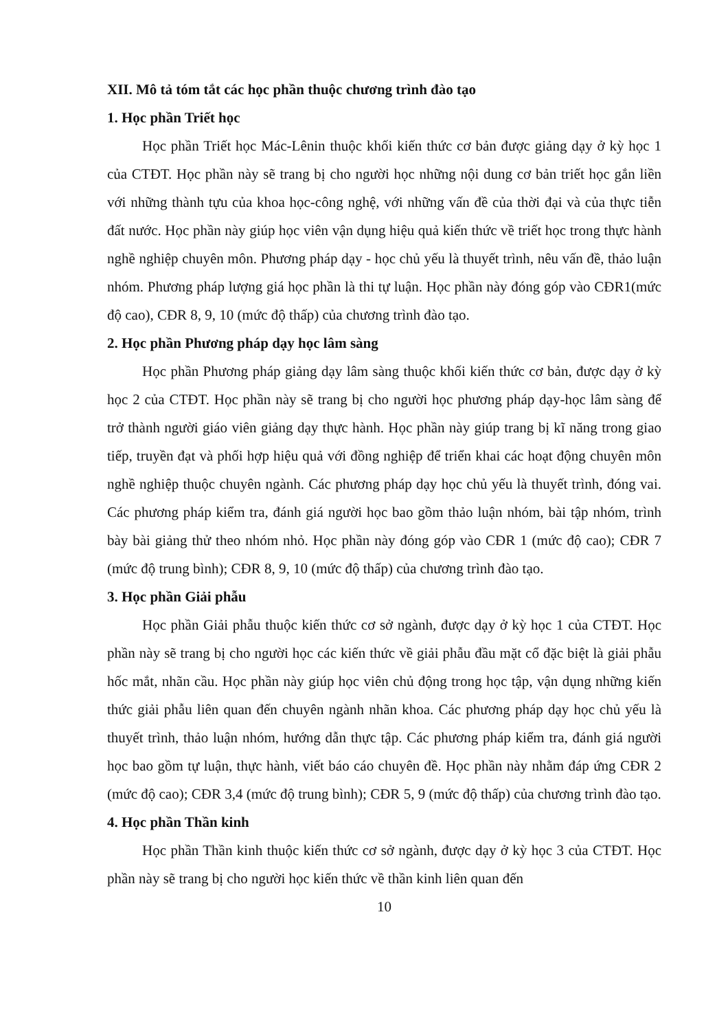XII. Mô tả tóm tắt các học phần thuộc chương trình đào tạo
1. Học phần Triết học
Học phần Triết học Mác-Lênin thuộc khối kiến thức cơ bản được giảng dạy ở kỳ học 1 của CTĐT. Học phần này sẽ trang bị cho người học những nội dung cơ bản triết học gắn liền với những thành tựu của khoa học-công nghệ, với những vấn đề của thời đại và của thực tiễn đất nước. Học phần này giúp học viên vận dụng hiệu quả kiến thức về triết học trong thực hành nghề nghiệp chuyên môn. Phương pháp dạy - học chủ yếu là thuyết trình, nêu vấn đề, thảo luận nhóm. Phương pháp lượng giá học phần là thi tự luận. Học phần này đóng góp vào CĐR1(mức độ cao), CĐR 8, 9, 10 (mức độ thấp) của chương trình đào tạo.
2. Học phần Phương pháp dạy học lâm sàng
Học phần Phương pháp giảng dạy lâm sàng thuộc khối kiến thức cơ bản, được dạy ở kỳ học 2 của CTĐT. Học phần này sẽ trang bị cho người học phương pháp dạy-học lâm sàng để trở thành người giáo viên giảng dạy thực hành. Học phần này giúp trang bị kĩ năng trong giao tiếp, truyền đạt và phối hợp hiệu quả với đồng nghiệp để triển khai các hoạt động chuyên môn nghề nghiệp thuộc chuyên ngành. Các phương pháp dạy học chủ yếu là thuyết trình, đóng vai. Các phương pháp kiểm tra, đánh giá người học bao gồm thảo luận nhóm, bài tập nhóm, trình bày bài giảng thử theo nhóm nhỏ. Học phần này đóng góp vào CĐR 1 (mức độ cao); CĐR 7 (mức độ trung bình); CĐR 8, 9, 10 (mức độ thấp) của chương trình đào tạo.
3. Học phần Giải phẫu
Học phần Giải phẫu thuộc kiến thức cơ sở ngành, được dạy ở kỳ học 1 của CTĐT. Học phần này sẽ trang bị cho người học các kiến thức về giải phẫu đầu mặt cổ đặc biệt là giải phẫu hốc mắt, nhãn cầu. Học phần này giúp học viên chủ động trong học tập, vận dụng những kiến thức giải phẫu liên quan đến chuyên ngành nhãn khoa. Các phương pháp dạy học chủ yếu là thuyết trình, thảo luận nhóm, hướng dẫn thực tập. Các phương pháp kiểm tra, đánh giá người học bao gồm tự luận, thực hành, viết báo cáo chuyên đề. Học phần này nhằm đáp ứng CĐR 2 (mức độ cao); CĐR 3,4 (mức độ trung bình); CĐR 5, 9 (mức độ thấp) của chương trình đào tạo.
4. Học phần Thần kinh
Học phần Thần kinh thuộc kiến thức cơ sở ngành, được dạy ở kỳ học 3 của CTĐT. Học phần này sẽ trang bị cho người học kiến thức về thần kinh liên quan đến
10